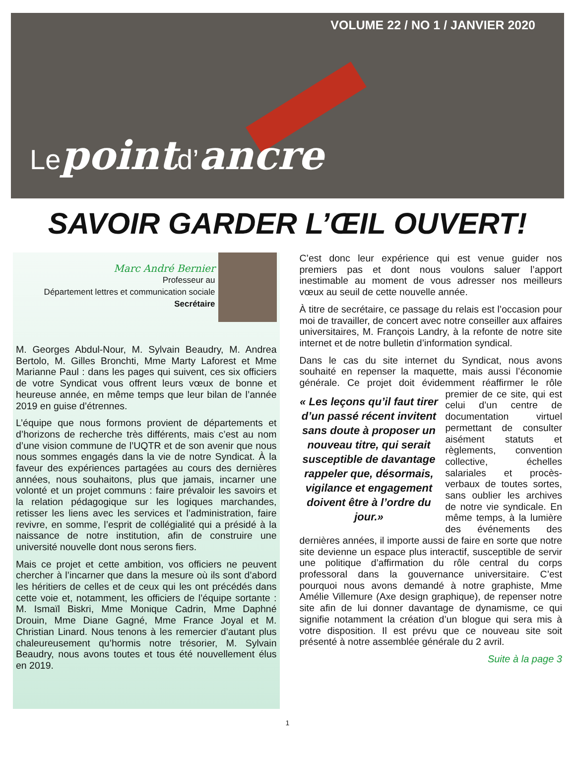VOLUME 22 / NO 1 / JANVIER 2020
Lepointd’ancre
SAVOIR GARDER L’ŒIL OUVERT!
Marc André Bernier
Professeur au
Département lettres et communication sociale
Secrétaire
M. Georges Abdul-Nour, M. Sylvain Beaudry, M. Andrea Bertolo, M. Gilles Bronchti, Mme Marty Laforest et Mme Marianne Paul : dans les pages qui suivent, ces six officiers de votre Syndicat vous offrent leurs vœux de bonne et heureuse année, en même temps que leur bilan de l’année 2019 en guise d’étrennes.
L’équipe que nous formons provient de départements et d’horizons de recherche très différents, mais c’est au nom d’une vision commune de l’UQTR et de son avenir que nous nous sommes engagés dans la vie de notre Syndicat. À la faveur des expériences partagées au cours des dernières années, nous souhaitons, plus que jamais, incarner une volonté et un projet communs : faire prévaloir les savoirs et la relation pédagogique sur les logiques marchandes, retisser les liens avec les services et l’administration, faire revivre, en somme, l’esprit de collégialité qui a présidé à la naissance de notre institution, afin de construire une université nouvelle dont nous serons fiers.
Mais ce projet et cette ambition, vos officiers ne peuvent chercher à l’incarner que dans la mesure où ils sont d’abord les héritiers de celles et de ceux qui les ont précédés dans cette voie et, notamment, les officiers de l’équipe sortante : M. Ismaïl Biskri, Mme Monique Cadrin, Mme Daphné Drouin, Mme Diane Gagné, Mme France Joyal et M. Christian Linard. Nous tenons à les remercier d’autant plus chaleureusement qu’hormis notre trésorier, M. Sylvain Beaudry, nous avons toutes et tous été nouvellement élus en 2019.
C’est donc leur expérience qui est venue guider nos premiers pas et dont nous voulons saluer l’apport inestimable au moment de vous adresser nos meilleurs vœux au seuil de cette nouvelle année.
À titre de secrétaire, ce passage du relais est l’occasion pour moi de travailler, de concert avec notre conseiller aux affaires universitaires, M. François Landry, à la refonte de notre site internet et de notre bulletin d’information syndical.
Dans le cas du site internet du Syndicat, nous avons souhaité en repenser la maquette, mais aussi l’économie générale. Ce projet doit évidemment réaffirmer le rôle « Les leçons qu’il faut tirer d’un passé récent invitent sans doute à proposer un nouveau titre, qui serait susceptible de davantage rappeler que, désormais, vigilance et engagement doivent être à l’ordre du jour.» premier de ce site, qui est celui d’un centre de documentation virtuel permettant de consulter aisément statuts et règlements, convention collective, échelles salariales et procès-verbaux de toutes sortes, sans oublier les archives de notre vie syndicale. En même temps, à la lumière des événements des dernières années, il importe aussi de faire en sorte que notre site devienne un espace plus interactif, susceptible de servir une politique d’affirmation du rôle central du corps professoral dans la gouvernance universitaire. C’est pourquoi nous avons demandé à notre graphiste, Mme Amélie Villemure (Axe design graphique), de repenser notre site afin de lui donner davantage de dynamisme, ce qui signifie notamment la création d’un blogue qui sera mis à votre disposition. Il est prévu que ce nouveau site soit présenté à notre assemblée générale du 2 avril.
Suite à la page 3
1